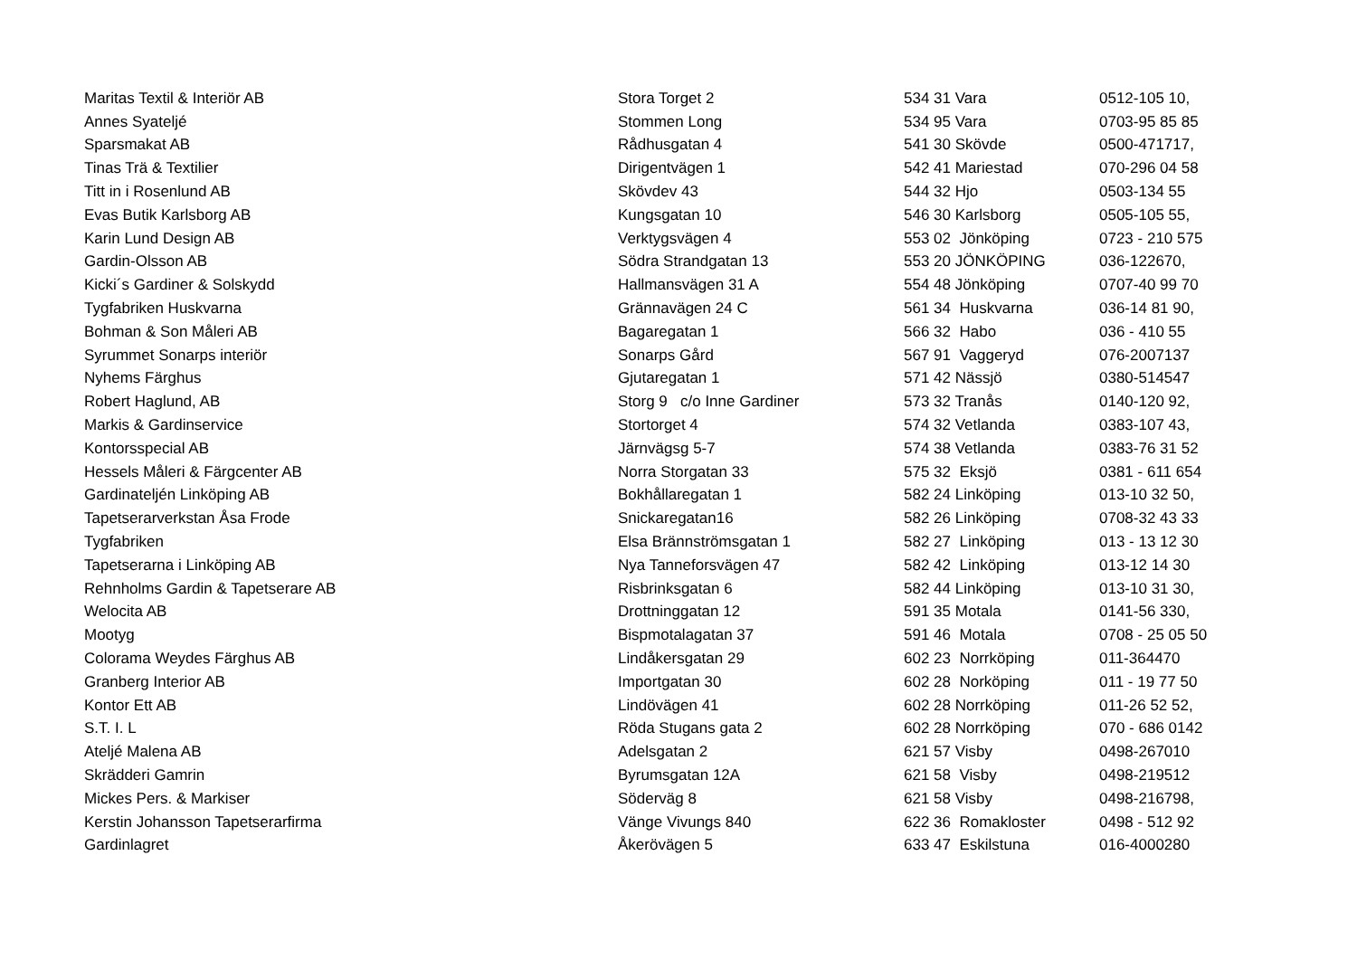| Maritas Textil & Interiör AB | Stora Torget 2 | 534 31 Vara | 0512-105 10, |
| Annes Syateljé | Stommen Long | 534 95 Vara | 0703-95 85 85 |
| Sparsmakat AB | Rådhusgatan 4 | 541 30 Skövde | 0500-471717, |
| Tinas Trä & Textilier | Dirigentvägen 1 | 542 41 Mariestad | 070-296 04 58 |
| Titt in i Rosenlund AB | Skövdev 43 | 544 32 Hjo | 0503-134 55 |
| Evas Butik Karlsborg AB | Kungsgatan 10 | 546 30 Karlsborg | 0505-105 55, |
| Karin Lund Design AB | Verktygsvägen 4 | 553 02 Jönköping | 0723 - 210 575 |
| Gardin-Olsson AB | Södra Strandgatan 13 | 553 20 JÖNKÖPING | 036-122670, |
| Kicki´s Gardiner & Solskydd | Hallmansvägen 31 A | 554 48 Jönköping | 0707-40 99 70 |
| Tygfabriken Huskvarna | Grännavägen 24 C | 561 34 Huskvarna | 036-14 81 90, |
| Bohman & Son Måleri AB | Bagaregatan 1 | 566 32 Habo | 036 - 410 55 |
| Syrummet Sonarps interiör | Sonarps Gård | 567 91 Vaggeryd | 076-2007137 |
| Nyhems Färghus | Gjutaregatan 1 | 571 42 Nässjö | 0380-514547 |
| Robert Haglund, AB | Storg 9 c/o Inne Gardiner | 573 32 Tranås | 0140-120 92, |
| Markis & Gardinservice | Stortorget 4 | 574 32 Vetlanda | 0383-107 43, |
| Kontorsspecial AB | Järnvägsg 5-7 | 574 38 Vetlanda | 0383-76 31 52 |
| Hessels Måleri & Färgcenter AB | Norra Storgatan 33 | 575 32 Eksjö | 0381 - 611 654 |
| Gardinateljén Linköping AB | Bokhållaregatan 1 | 582 24 Linköping | 013-10 32 50, |
| Tapetserarverkstan Åsa Frode | Snickaregatan16 | 582 26 Linköping | 0708-32 43 33 |
| Tygfabriken | Elsa Brännströmsgatan 1 | 582 27 Linköping | 013 - 13 12 30 |
| Tapetserarna i Linköping AB | Nya Tanneforsvägen 47 | 582 42 Linköping | 013-12 14 30 |
| Rehnholms Gardin & Tapetserare AB | Risbrinksgatan 6 | 582 44 Linköping | 013-10 31 30, |
| Welocita AB | Drottninggatan 12 | 591 35 Motala | 0141-56 330, |
| Mootyg | Bispmotalagatan 37 | 591 46 Motala | 0708 - 25 05 50 |
| Colorama Weydes Färghus AB | Lindåkersgatan 29 | 602 23 Norrköping | 011-364470 |
| Granberg Interior AB | Importgatan 30 | 602 28 Norköping | 011 - 19 77 50 |
| Kontor Ett AB | Lindövägen 41 | 602 28 Norrköping | 011-26 52 52, |
| S.T. I. L | Röda Stugans gata 2 | 602 28 Norrköping | 070 - 686 0142 |
| Ateljé Malena AB | Adelsgatan 2 | 621 57 Visby | 0498-267010 |
| Skrädderi Gamrin | Byrumsgatan 12A | 621 58 Visby | 0498-219512 |
| Mickes Pers. & Markiser | Söderväg 8 | 621 58 Visby | 0498-216798, |
| Kerstin Johansson Tapetserarfirma | Vänge Vivungs 840 | 622 36 Romakloster | 0498 - 512 92 |
| Gardinlagret | Åkerövägen 5 | 633 47 Eskilstuna | 016-4000280 |